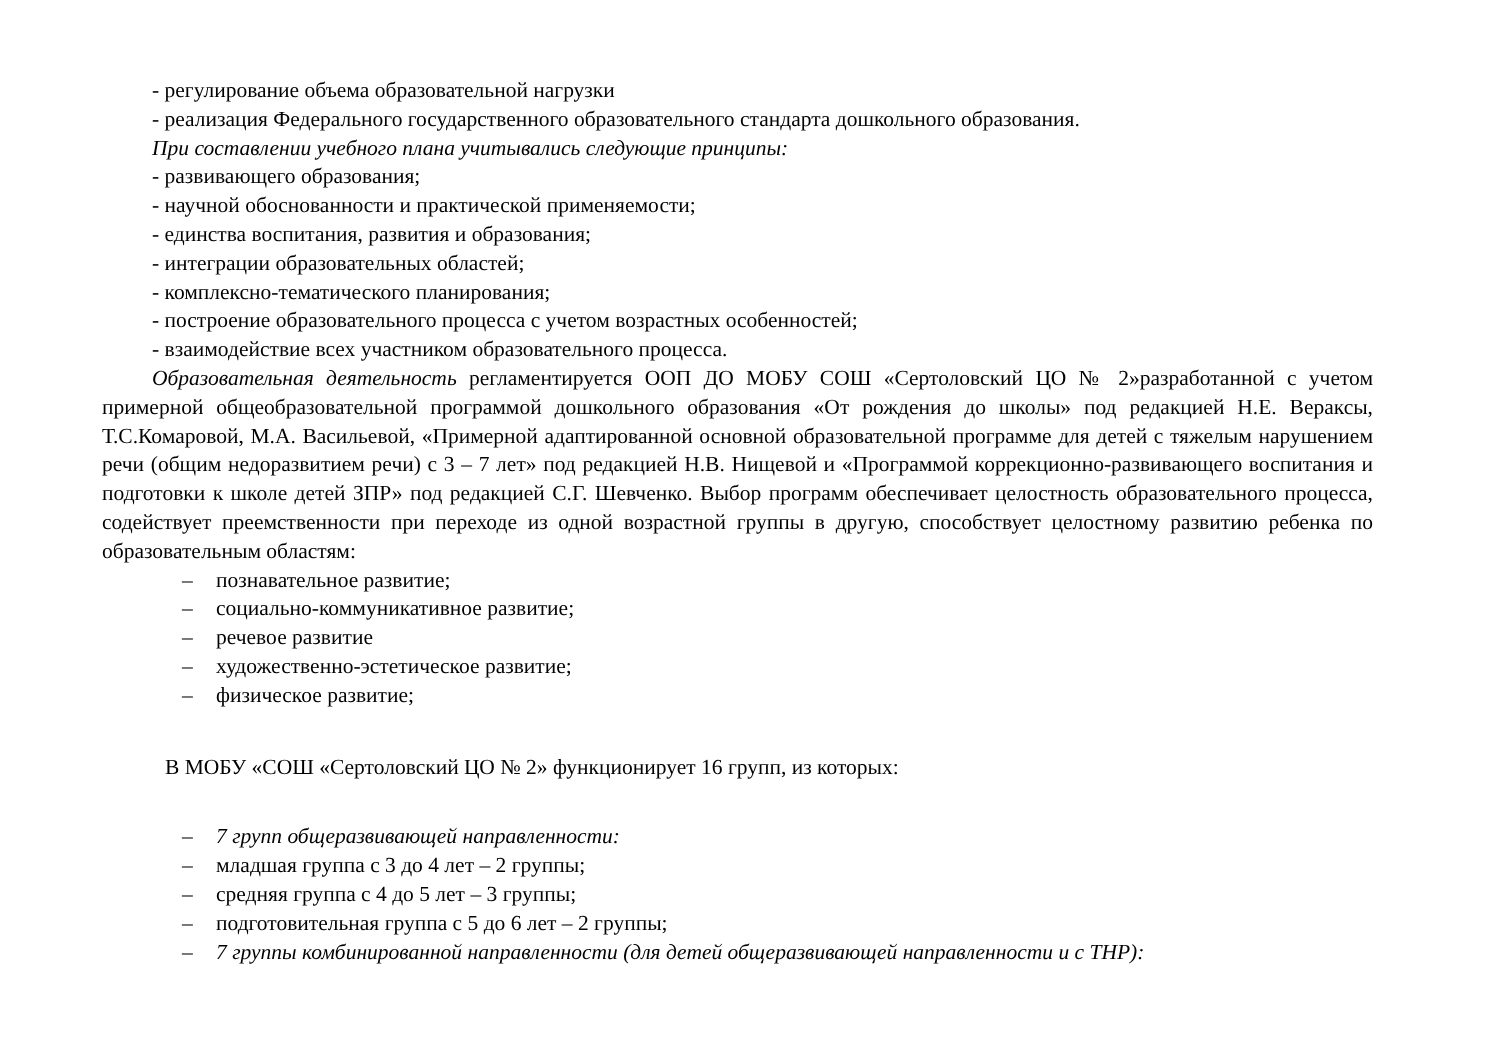- регулирование объема образовательной нагрузки
- реализация Федерального государственного образовательного стандарта дошкольного образования.
При составлении учебного плана учитывались следующие принципы:
- развивающего образования;
- научной обоснованности и практической применяемости;
- единства воспитания, развития и образования;
- интеграции образовательных областей;
- комплексно-тематического планирования;
- построение образовательного процесса с учетом возрастных особенностей;
- взаимодействие всех участником образовательного процесса.
Образовательная деятельность регламентируется ООП ДО МОБУ СОШ «Сертоловский ЦО № 2»разработанной с учетом примерной общеобразовательной программой дошкольного образования «От рождения до школы» под редакцией Н.Е. Вераксы, Т.С.Комаровой, М.А. Васильевой, «Примерной адаптированной основной образовательной программе для детей с тяжелым нарушением речи (общим недоразвитием речи) с 3 – 7 лет» под редакцией Н.В. Нищевой и «Программой коррекционно-развивающего воспитания и подготовки к школе детей ЗПР» под редакцией С.Г. Шевченко. Выбор программ обеспечивает целостность образовательного процесса, содействует преемственности при переходе из одной возрастной группы в другую, способствует целостному развитию ребенка по образовательным областям:
– познавательное развитие;
– социально-коммуникативное развитие;
– речевое развитие
– художественно-эстетическое развитие;
– физическое развитие;
В МОБУ «СОШ «Сертоловский ЦО № 2» функционирует 16 групп, из которых:
– 7 групп общеразвивающей направленности:
– младшая группа с 3 до 4 лет – 2 группы;
– средняя группа с 4 до 5 лет – 3 группы;
– подготовительная группа с 5 до 6 лет – 2 группы;
– 7 группы комбинированной направленности (для детей общеразвивающей направленности и с ТНР):